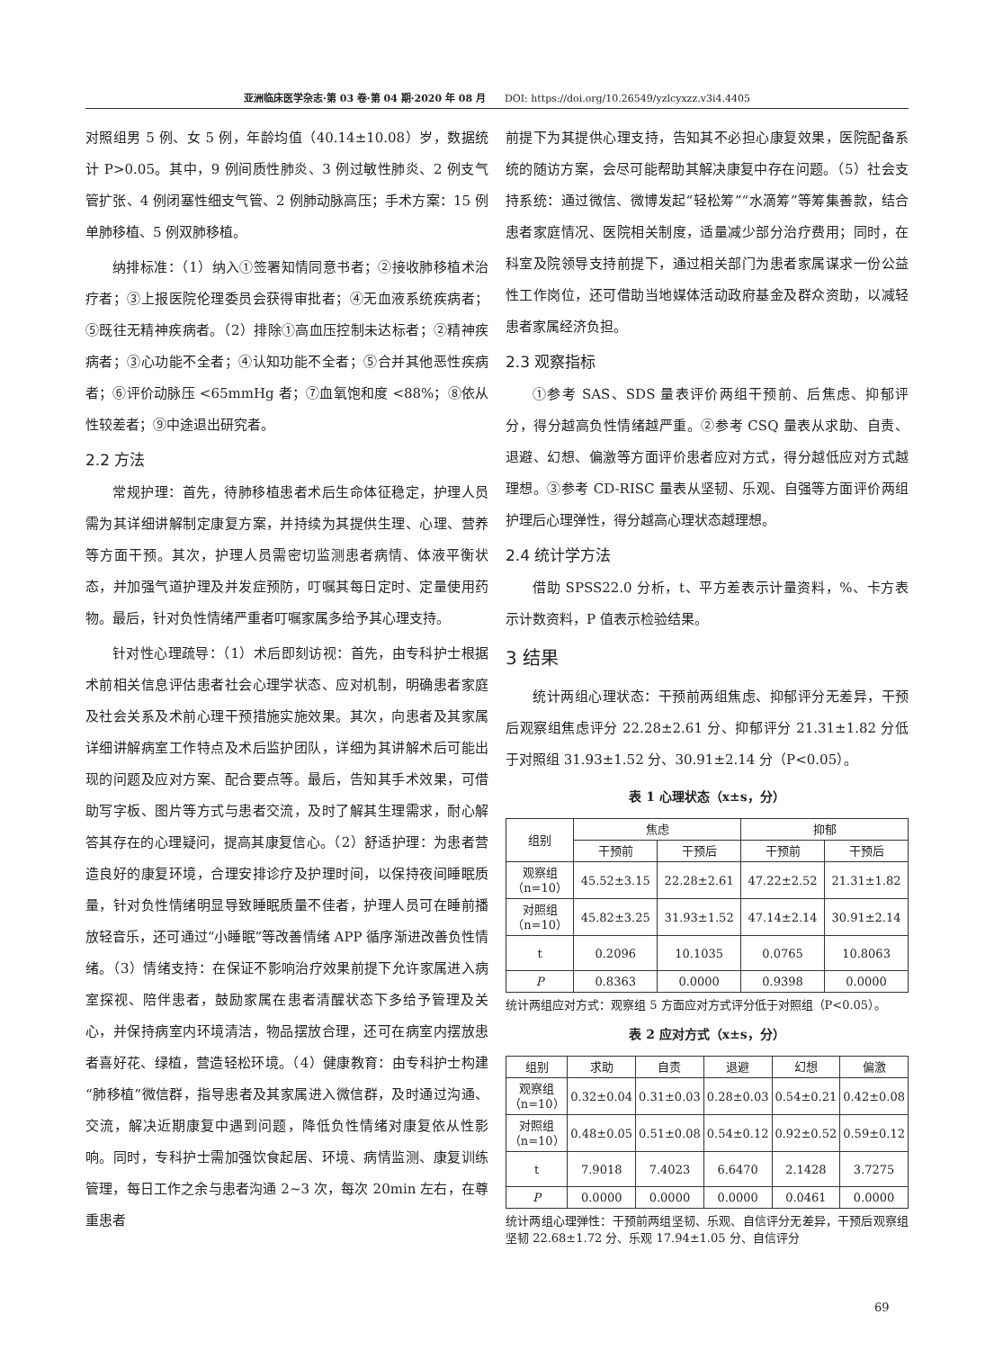亚洲临床医学杂志·第 03 卷·第 04 期·2020 年 08 月 DOI: https://doi.org/10.26549/yzlcyxzz.v3i4.4405
对照组男 5 例、女 5 例，年龄均值（40.14±10.08）岁，数据统计 P>0.05。其中，9 例间质性肺炎、3 例过敏性肺炎、2 例支气管扩张、4 例闭塞性细支气管、2 例肺动脉高压；手术方案：15 例单肺移植、5 例双肺移植。
纳排标准：（1）纳入①签署知情同意书者；②接收肺移植术治疗者；③上报医院伦理委员会获得审批者；④无血液系统疾病者；⑤既往无精神疾病者。（2）排除①高血压控制未达标者；②精神疾病者；③心功能不全者；④认知功能不全者；⑤合并其他恶性疾病者；⑥评价动脉压 <65mmHg 者；⑦血氧饱和度 <88%；⑧依从性较差者；⑨中途退出研究者。
2.2 方法
常规护理：首先，待肺移植患者术后生命体征稳定，护理人员需为其详细讲解制定康复方案，并持续为其提供生理、心理、营养等方面干预。其次，护理人员需密切监测患者病情、体液平衡状态，并加强气道护理及并发症预防，叮嘱其每日定时、定量使用药物。最后，针对负性情绪严重者叮嘱家属多给予其心理支持。
针对性心理疏导：（1）术后即刻访视：首先，由专科护士根据术前相关信息评估患者社会心理学状态、应对机制，明确患者家庭及社会关系及术前心理干预措施实施效果。其次，向患者及其家属详细讲解病室工作特点及术后监护团队，详细为其讲解术后可能出现的问题及应对方案、配合要点等。最后，告知其手术效果，可借助写字板、图片等方式与患者交流，及时了解其生理需求，耐心解答其存在的心理疑问，提高其康复信心。（2）舒适护理：为患者营造良好的康复环境，合理安排诊疗及护理时间，以保持夜间睡眠质量，针对负性情绪明显导致睡眠质量不佳者，护理人员可在睡前播放轻音乐，还可通过“小睡眠”等改善情绪 APP 循序渐进改善负性情绪。（3）情绪支持：在保证不影响治疗效果前提下允许家属进入病室探视、陪伴患者，鼓励家属在患者清醒状态下多给予管理及关心，并保持病室内环境清洁，物品摆放合理，还可在病室内摆放患者喜好花、绿植，营造轻松环境。（4）健康教育：由专科护士构建“肺移植”微信群，指导患者及其家属进入微信群，及时通过沟通、交流，解决近期康复中遇到问题，降低负性情绪对康复依从性影响。同时，专科护士需加强饮食起居、环境、病情监测、康复训练管理，每日工作之余与患者沟通 2~3 次，每次 20min 左右，在尊重患者
前提下为其提供心理支持，告知其不必担心康复效果，医院配备系统的随访方案，会尽可能帮助其解决康复中存在问题。（5）社会支持系统：通过微信、微博发起“轻松筹”“水滴筹”等筹集善款，结合患者家庭情况、医院相关制度，适量减少部分治疗费用；同时，在科室及院领导支持前提下，通过相关部门为患者家属谋求一份公益性工作岗位，还可借助当地媒体活动政府基金及群众资助，以减轻患者家属经济负担。
2.3 观察指标
①参考 SAS、SDS 量表评价两组干预前、后焦虑、抑郁评分，得分越高负性情绪越严重。②参考 CSQ 量表从求助、自责、退避、幻想、偏激等方面评价患者应对方式，得分越低应对方式越理想。③参考 CD-RISC 量表从坚韧、乐观、自强等方面评价两组护理后心理弹性，得分越高心理状态越理想。
2.4 统计学方法
借助 SPSS22.0 分析，t、平方差表示计量资料，%、卡方表示计数资料，P 值表示检验结果。
3 结果
统计两组心理状态：干预前两组焦虑、抑郁评分无差异，干预后观察组焦虑评分 22.28±2.61 分、抑郁评分 21.31±1.82 分低于对照组 31.93±1.52 分、30.91±2.14 分（P<0.05）。
表 1 心理状态（x±s，分）
| 组别 | 焦虑 | | 抑郁 | |
| --- | --- | --- | --- | --- |
| | 干预前 | 干预后 | 干预前 | 干预后 |
| 观察组 （n=10） | 45.52±3.15 | 22.28±2.61 | 47.22±2.52 | 21.31±1.82 |
| 对照组 （n=10） | 45.82±3.25 | 31.93±1.52 | 47.14±2.14 | 30.91±2.14 |
| t | 0.2096 | 10.1035 | 0.0765 | 10.8063 |
| P | 0.8363 | 0.0000 | 0.9398 | 0.0000 |
统计两组应对方式：观察组 5 方面应对方式评分低于对照组（P<0.05）。
表 2 应对方式（x±s，分）
| 组别 | 求助 | 自责 | 退避 | 幻想 | 偏激 |
| --- | --- | --- | --- | --- | --- |
| 观察组 （n=10） | 0.32±0.04 | 0.31±0.03 | 0.28±0.03 | 0.54±0.21 | 0.42±0.08 |
| 对照组 （n=10） | 0.48±0.05 | 0.51±0.08 | 0.54±0.12 | 0.92±0.52 | 0.59±0.12 |
| t | 7.9018 | 7.4023 | 6.6470 | 2.1428 | 3.7275 |
| P | 0.0000 | 0.0000 | 0.0000 | 0.0461 | 0.0000 |
统计两组心理弹性：干预前两组坚韧、乐观、自信评分无差异，干预后观察组坚韧 22.68±1.72 分、乐观 17.94±1.05 分、自信评分
69